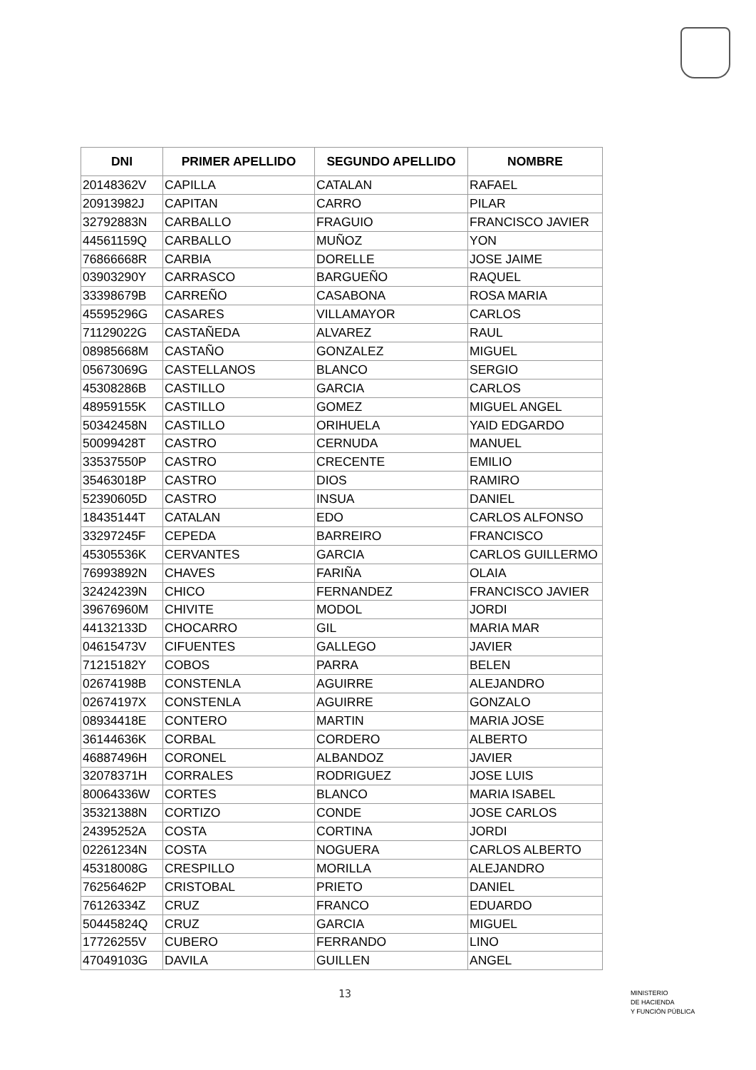| DNI | PRIMER APELLIDO | SEGUNDO APELLIDO | NOMBRE |
| --- | --- | --- | --- |
| 20148362V | CAPILLA | CATALAN | RAFAEL |
| 20913982J | CAPITAN | CARRO | PILAR |
| 32792883N | CARBALLO | FRAGUIO | FRANCISCO JAVIER |
| 44561159Q | CARBALLO | MUÑOZ | YON |
| 76866668R | CARBIA | DORELLE | JOSE JAIME |
| 03903290Y | CARRASCO | BARGUEÑO | RAQUEL |
| 33398679B | CARREÑO | CASABONA | ROSA MARIA |
| 45595296G | CASARES | VILLAMAYOR | CARLOS |
| 71129022G | CASTAÑEDA | ALVAREZ | RAUL |
| 08985668M | CASTAÑO | GONZALEZ | MIGUEL |
| 05673069G | CASTELLANOS | BLANCO | SERGIO |
| 45308286B | CASTILLO | GARCIA | CARLOS |
| 48959155K | CASTILLO | GOMEZ | MIGUEL ANGEL |
| 50342458N | CASTILLO | ORIHUELA | YAID EDGARDO |
| 50099428T | CASTRO | CERNUDA | MANUEL |
| 33537550P | CASTRO | CRECENTE | EMILIO |
| 35463018P | CASTRO | DIOS | RAMIRO |
| 52390605D | CASTRO | INSUA | DANIEL |
| 18435144T | CATALAN | EDO | CARLOS ALFONSO |
| 33297245F | CEPEDA | BARREIRO | FRANCISCO |
| 45305536K | CERVANTES | GARCIA | CARLOS GUILLERMO |
| 76993892N | CHAVES | FARIÑA | OLAIA |
| 32424239N | CHICO | FERNANDEZ | FRANCISCO JAVIER |
| 39676960M | CHIVITE | MODOL | JORDI |
| 44132133D | CHOCARRO | GIL | MARIA MAR |
| 04615473V | CIFUENTES | GALLEGO | JAVIER |
| 71215182Y | COBOS | PARRA | BELEN |
| 02674198B | CONSTENLA | AGUIRRE | ALEJANDRO |
| 02674197X | CONSTENLA | AGUIRRE | GONZALO |
| 08934418E | CONTERO | MARTIN | MARIA JOSE |
| 36144636K | CORBAL | CORDERO | ALBERTO |
| 46887496H | CORONEL | ALBANDOZ | JAVIER |
| 32078371H | CORRALES | RODRIGUEZ | JOSE LUIS |
| 80064336W | CORTES | BLANCO | MARIA ISABEL |
| 35321388N | CORTIZO | CONDE | JOSE CARLOS |
| 24395252A | COSTA | CORTINA | JORDI |
| 02261234N | COSTA | NOGUERA | CARLOS ALBERTO |
| 45318008G | CRESPILLO | MORILLA | ALEJANDRO |
| 76256462P | CRISTOBAL | PRIETO | DANIEL |
| 76126334Z | CRUZ | FRANCO | EDUARDO |
| 50445824Q | CRUZ | GARCIA | MIGUEL |
| 17726255V | CUBERO | FERRANDO | LINO |
| 47049103G | DAVILA | GUILLEN | ANGEL |
13
MINISTERIO
DE HACIENDA
Y FUNCIÓN PÚBLICA